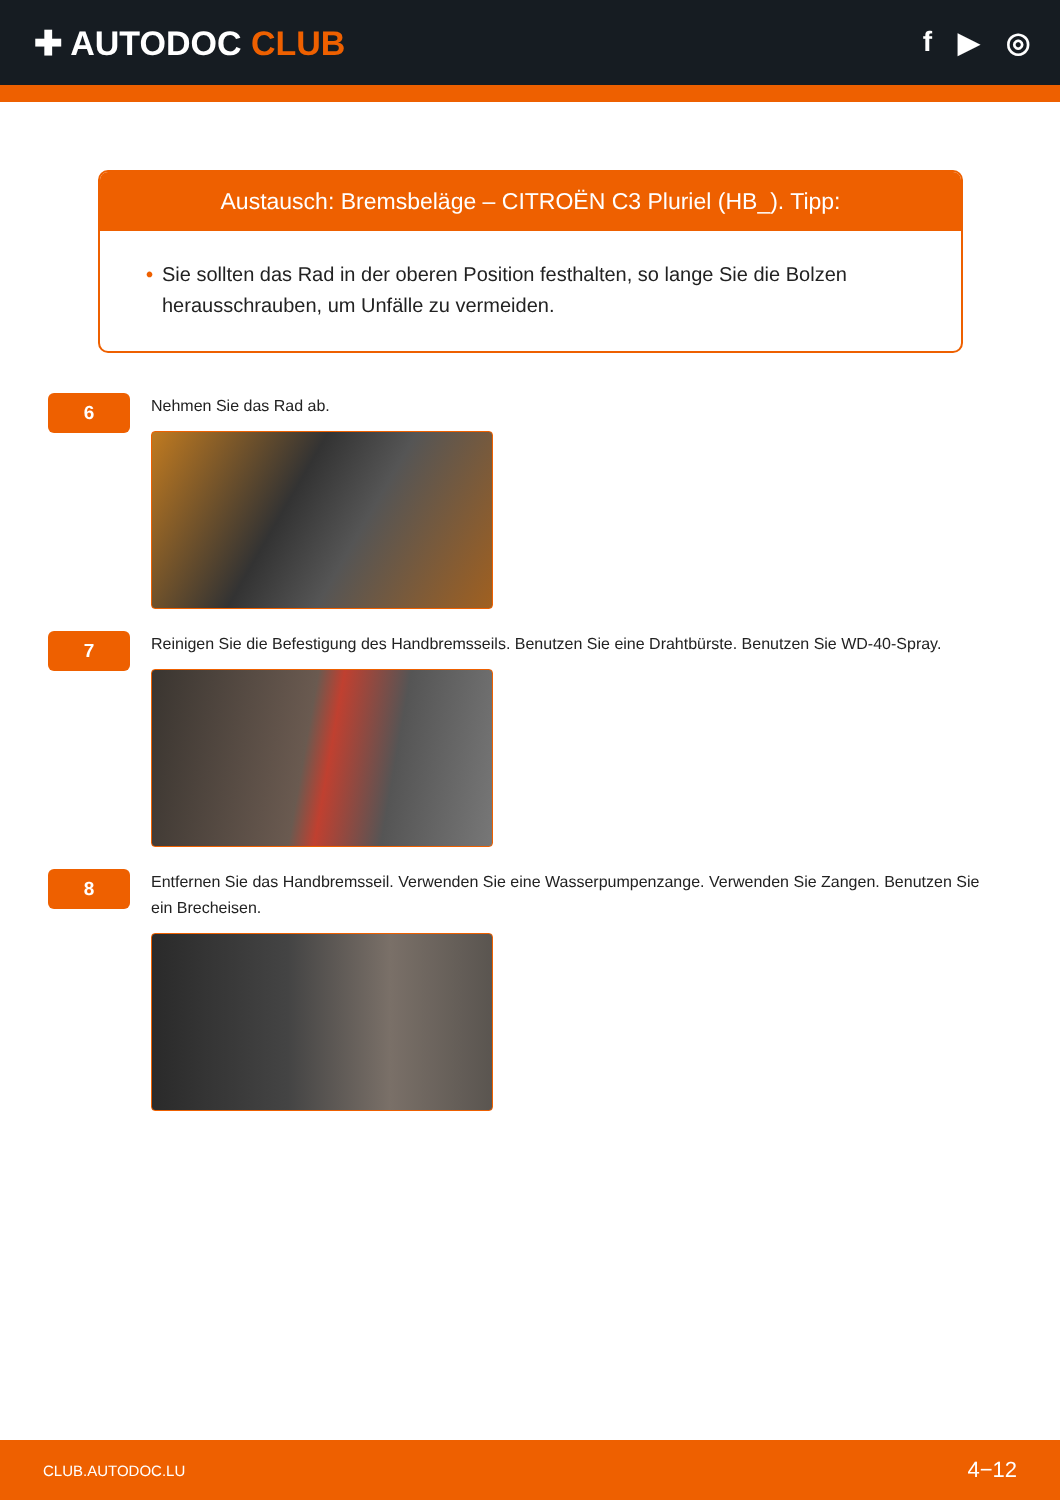✚ AUTODOC CLUB
f ▶ ◎
Austausch: Bremsbeläge – CITROËN C3 Pluriel (HB_). Tipp:
• Sie sollten das Rad in der oberen Position festhalten, so lange Sie die Bolzen herausschrauben, um Unfälle zu vermeiden.
6
Nehmen Sie das Rad ab.
7
Reinigen Sie die Befestigung des Handbremsseils. Benutzen Sie eine Drahtbürste. Benutzen Sie WD-40-Spray.
8
Entfernen Sie das Handbremsseil. Verwenden Sie eine Wasserpumpenzange. Verwenden Sie Zangen. Benutzen Sie ein Brecheisen.
CLUB.AUTODOC.LU 4−12